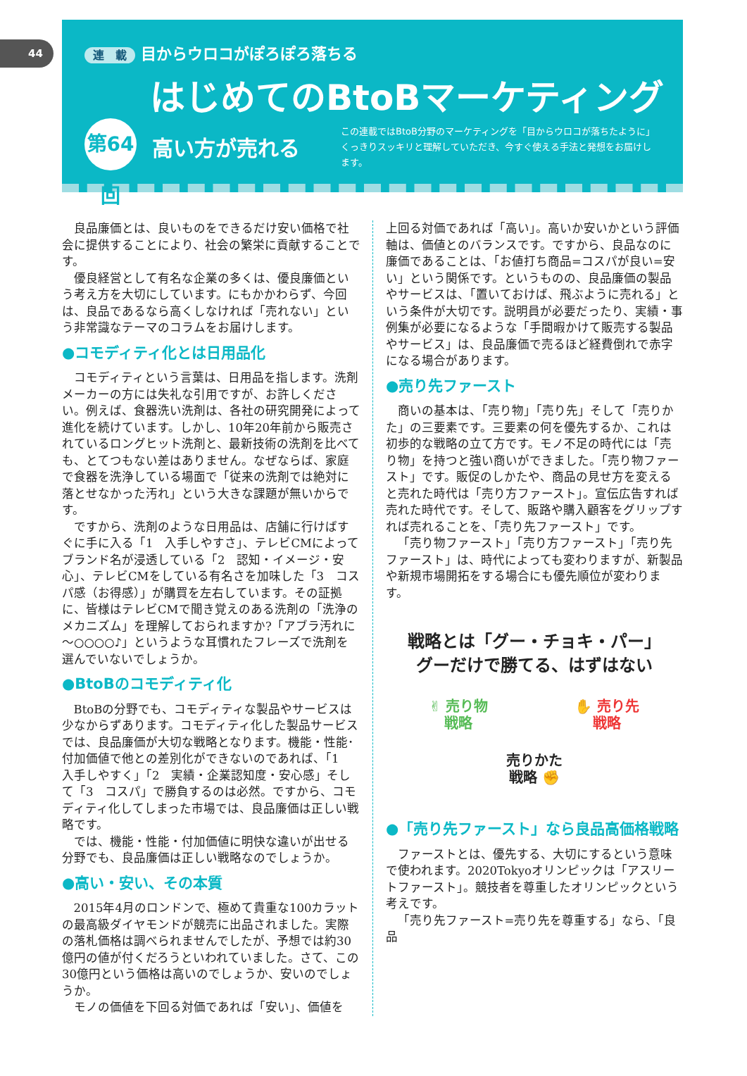44
連　載 目からウロコがぽろぽろ落ちる
はじめてのBtoBマーケティング
第64回
高い方が売れる
この連載ではBtoB分野のマーケティングを「目からウロコが落ちたように」くっきりスッキリと理解していただき、今すぐ使える手法と発想をお届けします。
良品廉価とは、良いものをできるだけ安い価格で社会に提供することにより、社会の繁栄に貢献することです。
優良経営として有名な企業の多くは、優良廉価という考え方を大切にしています。にもかかわらず、今回は、良品であるなら高くしなければ「売れない」という非常識なテーマのコラムをお届けします。
●コモディティ化とは日用品化
コモディティという言葉は、日用品を指します。洗剤メーカーの方には失礼な引用ですが、お許しください。例えば、食器洗い洗剤は、各社の研究開発によって進化を続けています。しかし、10年20年前から販売されているロングヒット洗剤と、最新技術の洗剤を比べても、とてつもない差はありません。なぜならば、家庭で食器を洗浄している場面で「従来の洗剤では絶対に落とせなかった汚れ」という大きな課題が無いからです。
ですから、洗剤のような日用品は、店舗に行けばすぐに手に入る「1　入手しやすさ」、テレビCMによってブランド名が浸透している「2　認知・イメージ・安心」、テレビCMをしている有名さを加味した「3　コスパ感（お得感）」が購買を左右しています。その証拠に、皆様はテレビCMで聞き覚えのある洗剤の「洗浄のメカニズム」を理解しておられますか?「アブラ汚れに～○○○○♪」というような耳慣れたフレーズで洗剤を選んでいないでしょうか。
●BtoBのコモディティ化
BtoBの分野でも、コモディティな製品やサービスは少なからずあります。コモディティ化した製品サービスでは、良品廉価が大切な戦略となります。機能・性能･付加価値で他との差別化ができないのであれば、「1　入手しやすく」「2　実績・企業認知度・安心感」そして「3　コスパ」で勝負するのは必然。ですから、コモディティ化してしまった市場では、良品廉価は正しい戦略です。
では、機能・性能・付加価値に明快な違いが出せる分野でも、良品廉価は正しい戦略なのでしょうか。
●高い・安い、その本質
2015年4月のロンドンで、極めて貴重な100カラットの最高級ダイヤモンドが競売に出品されました。実際の落札価格は調べられませんでしたが、予想では約30億円の値が付くだろうといわれていました。さて、この30億円という価格は高いのでしょうか、安いのでしょうか。
モノの価値を下回る対価であれば「安い」、価値を
上回る対価であれば「高い」。高いか安いかという評価軸は、価値とのバランスです。ですから、良品なのに廉価であることは、「お値打ち商品=コスパが良い=安い」という関係です。というものの、良品廉価の製品やサービスは、「置いておけば、飛ぶように売れる」という条件が大切です。説明員が必要だったり、実績・事例集が必要になるような「手間暇かけて販売する製品やサービス」は、良品廉価で売るほど経費倒れで赤字になる場合があります。
●売り先ファースト
商いの基本は、「売り物」「売り先」そして「売りかた」の三要素です。三要素の何を優先するか、これは初歩的な戦略の立て方です。モノ不足の時代には「売り物」を持つと強い商いができました。「売り物ファースト」です。販促のしかたや、商品の見せ方を変えると売れた時代は「売り方ファースト」。宣伝広告すれば売れた時代です。そして、販路や購入顧客をグリップすれば売れることを、「売り先ファースト」です。
「売り物ファースト」「売り方ファースト」「売り先ファースト」は、時代によっても変わりますが、新製品や新規市場開拓をする場合にも優先順位が変わります。
戦略とは「グー・チョキ・パー」
グーだけで勝てる、はずはない
✌ 売り物
戦略 ✋ 売り先
戦略
売りかた
戦略 ✊
●「売り先ファースト」なら良品高価格戦略
ファーストとは、優先する、大切にするという意味で使われます。2020Tokyoオリンピックは「アスリートファースト」。競技者を尊重したオリンピックという考えです。
「売り先ファースト=売り先を尊重する」なら、「良品